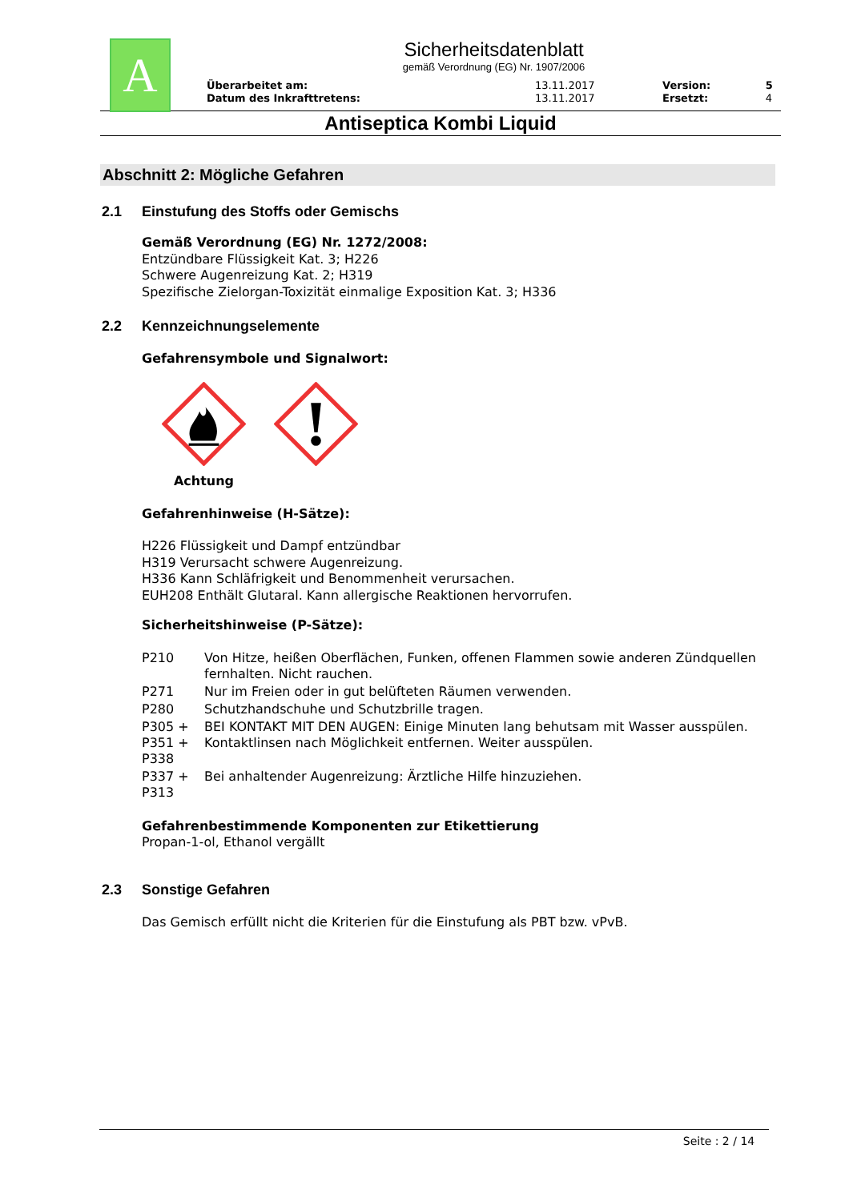A
Sicherheitsdatenblatt
gemäß Verordnung (EG) Nr. 1907/2006
| Überarbeitet am: | 13.11.2017 | Version: | 5 |
| Datum des Inkrafttretens: | 13.11.2017 | Ersetzt: | 4 |
Antiseptica Kombi Liquid
Abschnitt 2: Mögliche Gefahren
2.1 Einstufung des Stoffs oder Gemischs
Gemäß Verordnung (EG) Nr. 1272/2008:
Entzündbare Flüssigkeit Kat. 3; H226
Schwere Augenreizung Kat. 2; H319
Spezifische Zielorgan-Toxizität einmalige Exposition Kat. 3; H336
2.2 Kennzeichnungselemente
Gefahrensymbole und Signalwort:
Achtung
Gefahrenhinweise (H-Sätze):
H226 Flüssigkeit und Dampf entzündbar
H319 Verursacht schwere Augenreizung.
H336 Kann Schläfrigkeit und Benommenheit verursachen.
EUH208 Enthält Glutaral. Kann allergische Reaktionen hervorrufen.
Sicherheitshinweise (P-Sätze):
| P210 | Von Hitze, heißen Oberflächen, Funken, offenen Flammen sowie anderen Zündquellen fernhalten. Nicht rauchen. |
| P271 | Nur im Freien oder in gut belüfteten Räumen verwenden. |
| P280 | Schutzhandschuhe und Schutzbrille tragen. |
| P305 + P351 + P338 | BEI KONTAKT MIT DEN AUGEN: Einige Minuten lang behutsam mit Wasser ausspülen. Kontaktlinsen nach Möglichkeit entfernen. Weiter ausspülen. |
| P337 + P313 | Bei anhaltender Augenreizung: Ärztliche Hilfe hinzuziehen. |
Gefahrenbestimmende Komponenten zur Etikettierung
Propan-1-ol, Ethanol vergällt
2.3 Sonstige Gefahren
Das Gemisch erfüllt nicht die Kriterien für die Einstufung als PBT bzw. vPvB.
Seite : 2 / 14